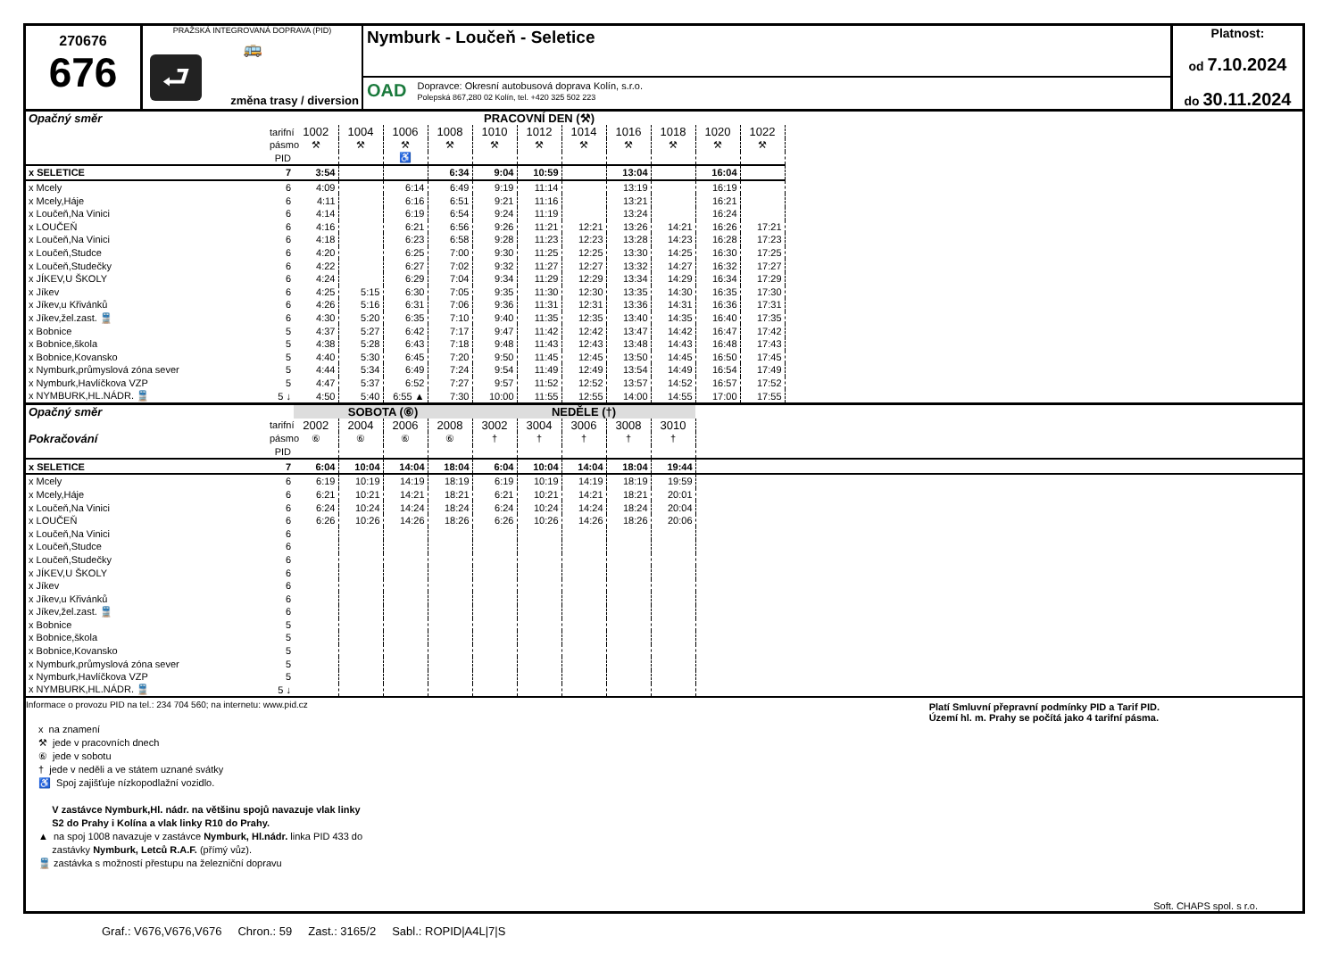270676
676
PRAŽSKÁ INTEGROVANÁ DOPRAVA (PID)
⮐
🚌
změna trasy / diversion
Nymburk - Loučeň - Seletice
OAD Dopravce: Okresní autobusová doprava Kolín, s.r.o.
Polepská 867,280 02 Kolín, tel. +420 325 502 223
Platnost:
od 7.10.2024
do 30.11.2024
| Opačný směr | | PRACOVNÍ DEN (⚒) | | | | | | | | | | |
| | tarifní | 1002 | 1004 | 1006 | 1008 | 1010 | 1012 | 1014 | 1016 | 1018 | 1020 | 1022 |
| | pásmo | ⚒ | ⚒ | ⚒ | ⚒ | ⚒ | ⚒ | ⚒ | ⚒ | ⚒ | ⚒ | ⚒ |
| | PID | | | ♿ | | | | | | | | |
| x SELETICE | 7 | 3:54 | | | 6:34 | 9:04 | 10:59 | | 13:04 | | 16:04 | |
| x Mcely | 6 | 4:09 | | 6:14 | 6:49 | 9:19 | 11:14 | | 13:19 | | 16:19 | |
| x Mcely,Háje | 6 | 4:11 | | 6:16 | 6:51 | 9:21 | 11:16 | | 13:21 | | 16:21 | |
| x Loučeň,Na Vinici | 6 | 4:14 | | 6:19 | 6:54 | 9:24 | 11:19 | | 13:24 | | 16:24 | |
| x LOUČEŇ | 6 | 4:16 | | 6:21 | 6:56 | 9:26 | 11:21 | 12:21 | 13:26 | 14:21 | 16:26 | 17:21 |
| x Loučeň,Na Vinici | 6 | 4:18 | | 6:23 | 6:58 | 9:28 | 11:23 | 12:23 | 13:28 | 14:23 | 16:28 | 17:23 |
| x Loučeň,Studce | 6 | 4:20 | | 6:25 | 7:00 | 9:30 | 11:25 | 12:25 | 13:30 | 14:25 | 16:30 | 17:25 |
| x Loučeň,Studečky | 6 | 4:22 | | 6:27 | 7:02 | 9:32 | 11:27 | 12:27 | 13:32 | 14:27 | 16:32 | 17:27 |
| x JÍKEV,U ŠKOLY | 6 | 4:24 | | 6:29 | 7:04 | 9:34 | 11:29 | 12:29 | 13:34 | 14:29 | 16:34 | 17:29 |
| x Jíkev | 6 | 4:25 | 5:15 | 6:30 | 7:05 | 9:35 | 11:30 | 12:30 | 13:35 | 14:30 | 16:35 | 17:30 |
| x Jíkev,u Křivánků | 6 | 4:26 | 5:16 | 6:31 | 7:06 | 9:36 | 11:31 | 12:31 | 13:36 | 14:31 | 16:36 | 17:31 |
| x Jíkev,žel.zast. 🚆 | 6 | 4:30 | 5:20 | 6:35 | 7:10 | 9:40 | 11:35 | 12:35 | 13:40 | 14:35 | 16:40 | 17:35 |
| x Bobnice | 5 | 4:37 | 5:27 | 6:42 | 7:17 | 9:47 | 11:42 | 12:42 | 13:47 | 14:42 | 16:47 | 17:42 |
| x Bobnice,škola | 5 | 4:38 | 5:28 | 6:43 | 7:18 | 9:48 | 11:43 | 12:43 | 13:48 | 14:43 | 16:48 | 17:43 |
| x Bobnice,Kovansko | 5 | 4:40 | 5:30 | 6:45 | 7:20 | 9:50 | 11:45 | 12:45 | 13:50 | 14:45 | 16:50 | 17:45 |
| x Nymburk,průmyslová zóna sever | 5 | 4:44 | 5:34 | 6:49 | 7:24 | 9:54 | 11:49 | 12:49 | 13:54 | 14:49 | 16:54 | 17:49 |
| x Nymburk,Havlíčkova VZP | 5 | 4:47 | 5:37 | 6:52 | 7:27 | 9:57 | 11:52 | 12:52 | 13:57 | 14:52 | 16:57 | 17:52 |
| x NYMBURK,HL.NÁDR. 🚆 | 5 ↓ | 4:50 | 5:40 | 6:55 ▲ | 7:30 | 10:00 | 11:55 | 12:55 | 14:00 | 14:55 | 17:00 | 17:55 |
| Opačný směr | | SOBOTA (⑥) | | | | NEDĚLE (†) | | | | | |
| | tarifní | 2002 | 2004 | 2006 | 2008 | 3002 | 3004 | 3006 | 3008 | 3010 | |
| Pokračování | pásmo | ⑥ | ⑥ | ⑥ | ⑥ | † | † | † | † | † | |
| | PID | | | | | | | | | | |
| x SELETICE | 7 | 6:04 | 10:04 | 14:04 | 18:04 | 6:04 | 10:04 | 14:04 | 18:04 | 19:44 | |
| x Mcely | 6 | 6:19 | 10:19 | 14:19 | 18:19 | 6:19 | 10:19 | 14:19 | 18:19 | 19:59 | |
| x Mcely,Háje | 6 | 6:21 | 10:21 | 14:21 | 18:21 | 6:21 | 10:21 | 14:21 | 18:21 | 20:01 | |
| x Loučeň,Na Vinici | 6 | 6:24 | 10:24 | 14:24 | 18:24 | 6:24 | 10:24 | 14:24 | 18:24 | 20:04 | |
| x LOUČEŇ | 6 | 6:26 | 10:26 | 14:26 | 18:26 | 6:26 | 10:26 | 14:26 | 18:26 | 20:06 | |
| x Loučeň,Na Vinici | 6 | | | | | | | | | | |
| x Loučeň,Studce | 6 | | | | | | | | | | |
| x Loučeň,Studečky | 6 | | | | | | | | | | |
| x JÍKEV,U ŠKOLY | 6 | | | | | | | | | | |
| x Jíkev | 6 | | | | | | | | | | |
| x Jíkev,u Křivánků | 6 | | | | | | | | | | |
| x Jíkev,žel.zast. 🚆 | 6 | | | | | | | | | | |
| x Bobnice | 5 | | | | | | | | | | |
| x Bobnice,škola | 5 | | | | | | | | | | |
| x Bobnice,Kovansko | 5 | | | | | | | | | | |
| x Nymburk,průmyslová zóna sever | 5 | | | | | | | | | | |
| x Nymburk,Havlíčkova VZP | 5 | | | | | | | | | | |
| x NYMBURK,HL.NÁDR. 🚆 | 5 ↓ | | | | | | | | | | |
Informace o provozu PID na tel.: 234 704 560; na internetu: www.pid.cz
Platí Smluvní přepravní podmínky PID a Tarif PID.
Území hl. m. Prahy se počítá jako 4 tarifní pásma.
x na znamení
⚒ jede v pracovních dnech
⑥ jede v sobotu
† jede v neděli a ve státem uznané svátky
♿ Spoj zajišťuje nízkopodlažní vozidlo.
V zastávce Nymburk,Hl. nádr. na většinu spojů navazuje vlak linky
S2 do Prahy i Kolína a vlak linky R10 do Prahy.
▲ na spoj 1008 navazuje v zastávce Nymburk, Hl.nádr. linka PID 433 do
zastávky Nymburk, Letců R.A.F. (přímý vůz).
🚆 zastávka s možností přestupu na železniční dopravu
Soft. CHAPS spol. s r.o.
Graf.: V676,V676,V676 Chron.: 59 Zast.: 3165/2 Sabl.: ROPID|A4L|7|S